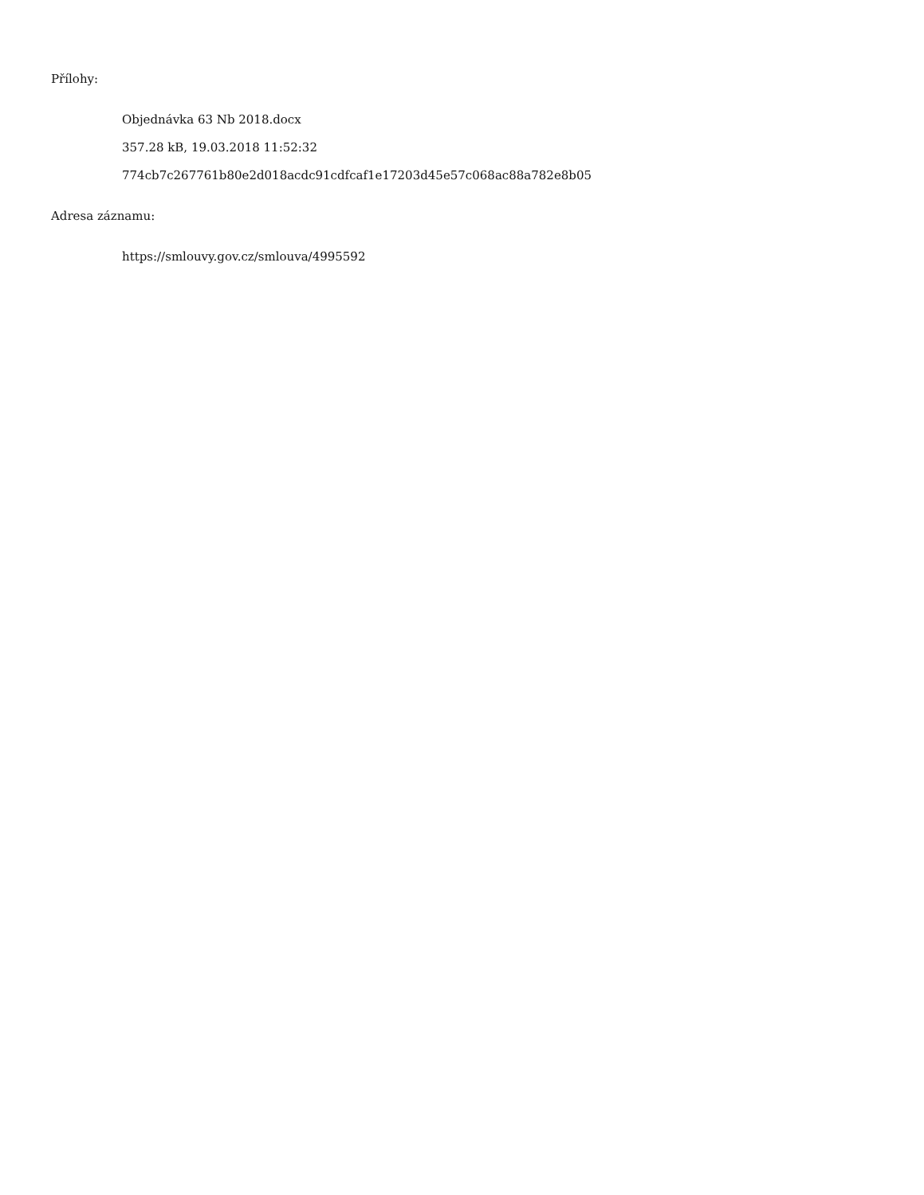Přílohy:
Objednávka 63 Nb 2018.docx
357.28 kB, 19.03.2018 11:52:32
774cb7c267761b80e2d018acdc91cdfcaf1e17203d45e57c068ac88a782e8b05
Adresa záznamu:
https://smlouvy.gov.cz/smlouva/4995592